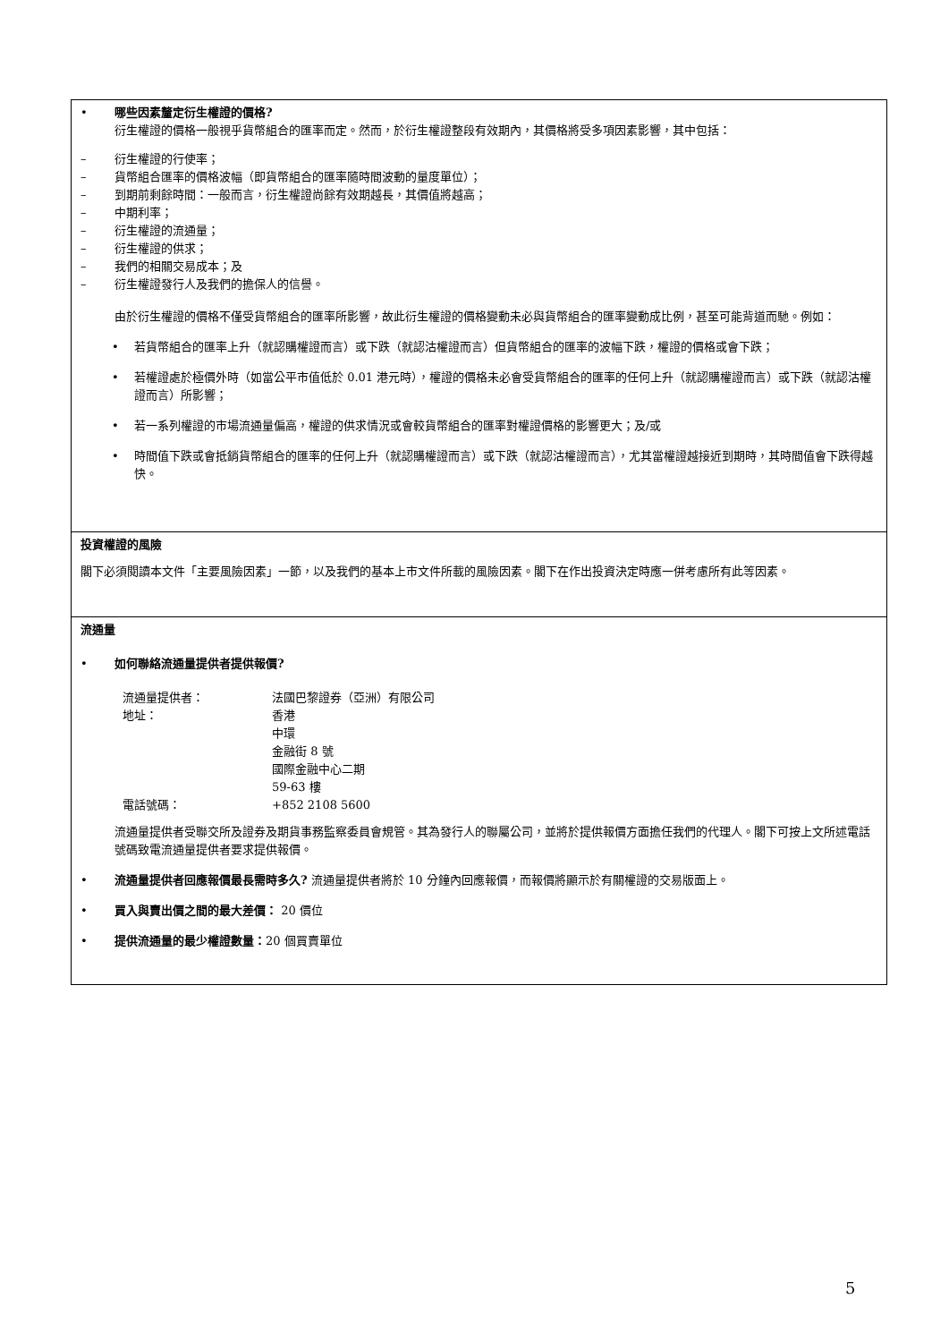• 哪些因素釐定衍生權證的價格?
衍生權證的價格一般視乎貨幣組合的匯率而定。然而，於衍生權證整段有效期內，其價格將受多項因素影響，其中包括：
– 衍生權證的行使率；
– 貨幣組合匯率的價格波幅（即貨幣組合的匯率隨時間波動的量度單位）；
– 到期前剩餘時間：一般而言，衍生權證尚餘有效期越長，其價值將越高；
– 中期利率；
– 衍生權證的流通量；
– 衍生權證的供求；
– 我們的相關交易成本；及
– 衍生權證發行人及我們的擔保人的信譽。
由於衍生權證的價格不僅受貨幣組合的匯率所影響，故此衍生權證的價格變動未必與貨幣組合的匯率變動成比例，甚至可能背道而馳。例如：
• 若貨幣組合的匯率上升（就認購權證而言）或下跌（就認沽權證而言）但貨幣組合的匯率的波幅下跌，權證的價格或會下跌；
• 若權證處於極價外時（如當公平市值低於 0.01 港元時），權證的價格未必會受貨幣組合的匯率的任何上升（就認購權證而言）或下跌（就認沽權證而言）所影響；
• 若一系列權證的市場流通量偏高，權證的供求情況或會較貨幣組合的匯率對權證價格的影響更大；及/或
• 時間值下跌或會抵銷貨幣組合的匯率的任何上升（就認購權證而言）或下跌（就認沽權證而言），尤其當權證越接近到期時，其時間值會下跌得越快。
投資權證的風險
閣下必須閱讀本文件「主要風險因素」一節，以及我們的基本上市文件所載的風險因素。閣下在作出投資決定時應一併考慮所有此等因素。
流通量
• 如何聯絡流通量提供者提供報價?
| 流通量提供者： | 法國巴黎證券（亞洲）有限公司 |
| 地址： | 香港 中環 金融街 8 號 國際金融中心二期 59-63 樓 |
| 電話號碼： | +852 2108 5600 |
流通量提供者受聯交所及證券及期貨事務監察委員會規管。其為發行人的聯屬公司，並將於提供報價方面擔任我們的代理人。閣下可按上文所述電話號碼致電流通量提供者要求提供報價。
• 流通量提供者回應報價最長需時多久? 流通量提供者將於 10 分鐘內回應報價，而報價將顯示於有關權證的交易版面上。
• 買入與賣出價之間的最大差價： 20 價位
• 提供流通量的最少權證數量：20 個買賣單位
5